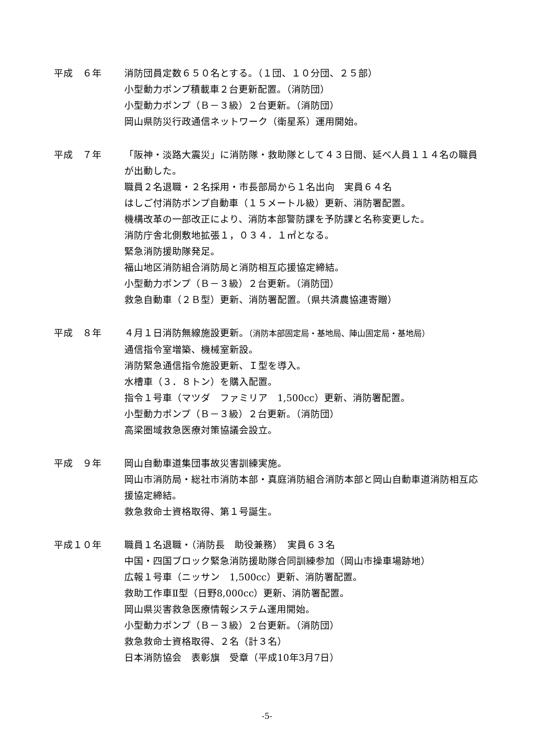平成　６年 消防団員定数６５０名とする。（１団、１０分団、２５部）
小型動力ポンプ積載車２台更新配置。（消防団）
小型動力ポンプ（Ｂ－３級）２台更新。（消防団）
岡山県防災行政通信ネットワーク（衛星系）運用開始。
平成　７年 「阪神・淡路大震災」に消防隊・救助隊として４３日間、延べ人員１１４名の職員が出動した。
職員２名退職・２名採用・市長部局から１名出向　実員６４名
はしご付消防ポンプ自動車（１５メートル級）更新、消防署配置。
機構改革の一部改正により、消防本部警防課を予防課と名称変更した。
消防庁舎北側敷地拡張１，０３４．１㎡となる。
緊急消防援助隊発足。
福山地区消防組合消防局と消防相互応援協定締結。
小型動力ポンプ（Ｂ－３級）２台更新。（消防団）
救急自動車（２Ｂ型）更新、消防署配置。（県共済農協連寄贈）
平成　８年 ４月１日消防無線施設更新。（消防本部固定局・基地局、陣山固定局・基地局）
通信指令室増築、機械室新設。
消防緊急通信指令施設更新、Ｉ型を導入。
水槽車（３．８トン）を購入配置。
指令１号車（マツダ　ファミリア　1,500cc）更新、消防署配置。
小型動力ポンプ（Ｂ－３級）２台更新。（消防団）
高梁圏域救急医療対策協議会設立。
平成　９年 岡山自動車道集団事故災害訓練実施。
岡山市消防局・総社市消防本部・真庭消防組合消防本部と岡山自動車道消防相互応援協定締結。
救急救命士資格取得、第１号誕生。
平成１０年 職員１名退職・（消防長　助役兼務）　実員６３名
中国・四国ブロック緊急消防援助隊合同訓練参加（岡山市操車場跡地）
広報１号車（ニッサン　1,500cc）更新、消防署配置。
救助工作車Ⅱ型（日野8,000cc）更新、消防署配置。
岡山県災害救急医療情報システム運用開始。
小型動力ポンプ（Ｂ－３級）２台更新。（消防団）
救急救命士資格取得、２名（計３名）
日本消防協会　表彰旗　受章（平成10年3月7日）
-5-